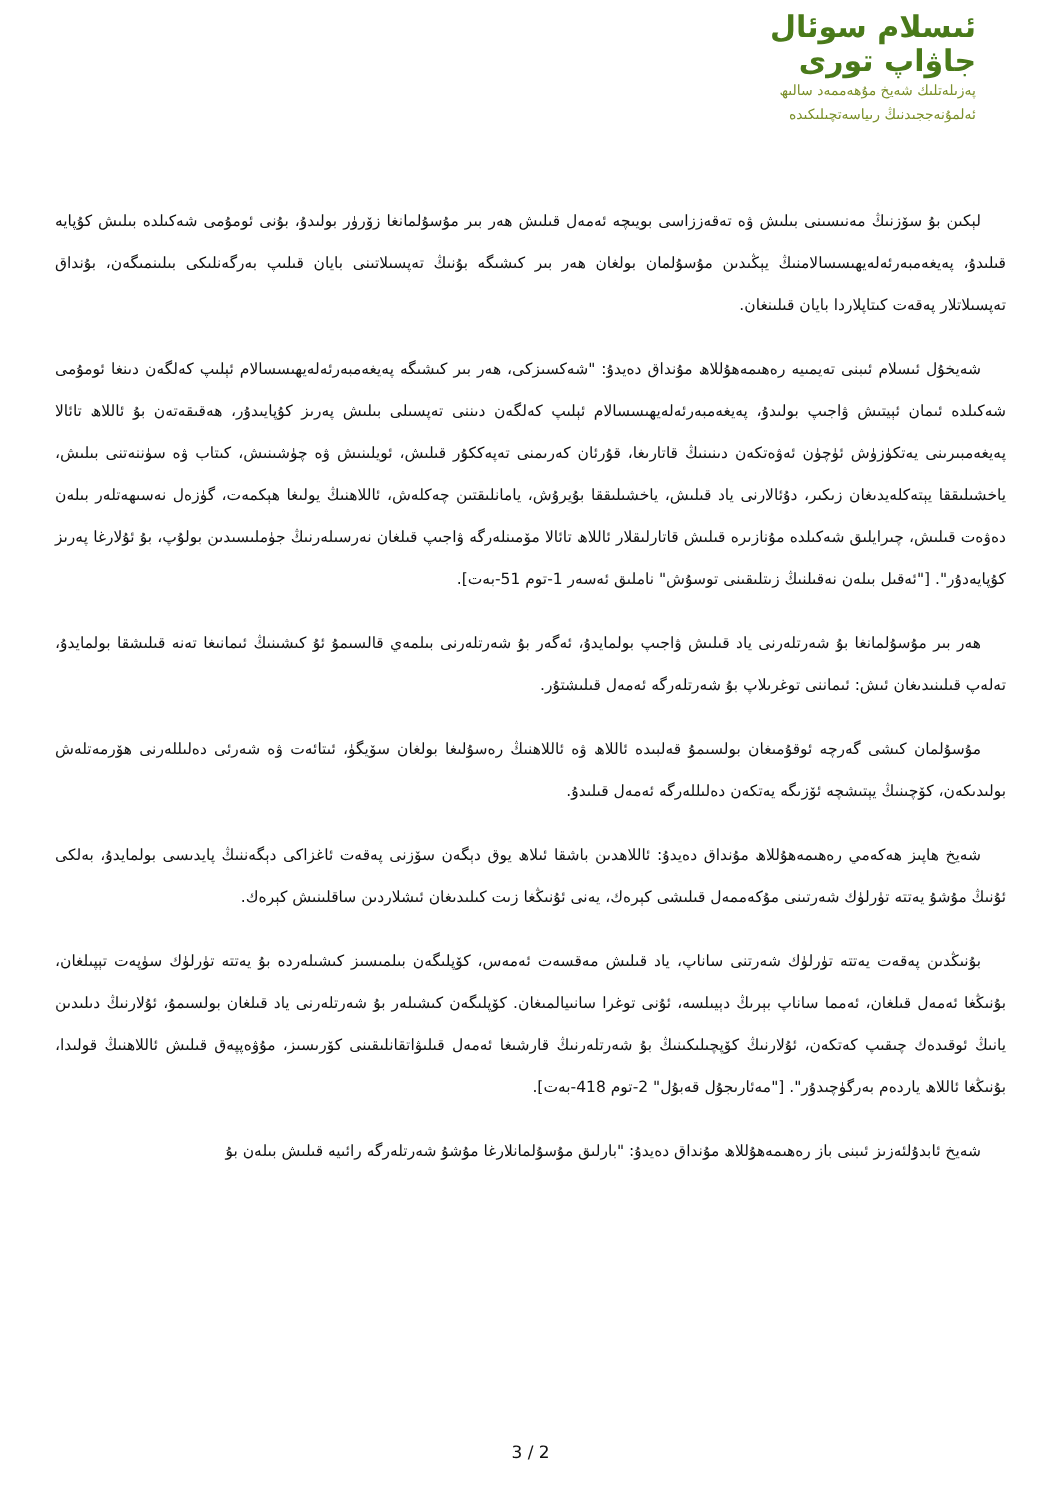ئىسلام سوئال
جاۋاپ تورى
پەزىلەتلىك شەيخ مۇھەممەد سالىھ
ئەلمۇنەججىدنىڭ رىياسەتچىلىكىدە
لېكىن بۇ سۆزنىڭ مەنىسىنى بىلىش ۋە تەقەززاسى بويىچە ئەمەل قىلىش ھەر بىر مۇسۇلمانغا زۆرۈر بولىدۇ، بۇنى ئومۇمى شەكىلدە بىلىش كۇپايە قىلىدۇ، پەيغەمبەرئەلەيھىسسالامنىڭ يېڭىدىن مۇسۇلمان بولغان ھەر بىر كىشىگە بۇنىڭ تەپسىلاتىنى بايان قىلىپ بەرگەنلىكى بىلىنمىگەن، بۇنداق تەپسىلاتلار پەقەت كىتاپلاردا بايان قىلىنغان.
شەيخۇل ئىسلام ئىبنى تەيمىيە رەھىمەھۇللاھ مۇنداق دەيدۇ: "شەكسىزكى، ھەر بىر كىشىگە پەيغەمبەرئەلەيھىسسالام ئېلىپ كەلگەن دىنغا ئومۇمى شەكىلدە ئىمان ئېيتىش ۋاجىپ بولىدۇ، پەيغەمبەرئەلەيھىسسالام ئېلىپ كەلگەن دىننى تەپسىلى بىلىش پەرىز كۇپايىدۇر، ھەقىقەتەن بۇ ئاللاھ تائالا پەيغەمبىرىنى يەتكۈزۈش ئۈچۈن ئەۋەتكەن دىنىنىڭ قاتارىغا، قۇرئان كەرىمنى تەپەككۇر قىلىش، ئويلىنىش ۋە چۈشىنىش، كىتاب ۋە سۈننەتنى بىلىش، ياخشىلىققا يېتەكلەيدىغان زىكىر، دۇئالارنى ياد قىلىش، ياخشىلىققا بۇيرۇش، يامانلىقتىن چەكلەش، ئاللاھنىڭ يولىغا ھېكمەت، گۈزەل نەسىھەتلەر بىلەن دەۋەت قىلىش، چىرايلىق شەكىلدە مۇنازىرە قىلىش قاتارلىقلار ئاللاھ تائالا مۆمىنلەرگە ۋاجىپ قىلغان نەرسىلەرنىڭ جۈملىسىدىن بولۇپ، بۇ ئۇلارغا پەرىز كۇپايەدۇر". ["ئەقىل بىلەن نەقىلنىڭ زىتلىقىنى توسۇش" ناملىق ئەسەر 1-توم 51-بەت].
ھەر بىر مۇسۇلمانغا بۇ شەرتلەرنى ياد قىلىش ۋاجىپ بولمايدۇ، ئەگەر بۇ شەرتلەرنى بىلمەي قالسىمۇ ئۇ كىشىنىڭ ئىمانىغا تەنە قىلىشقا بولمايدۇ، تەلەپ قىلىنىدىغان ئىش: ئىماننى توغرىلاپ بۇ شەرتلەرگە ئەمەل قىلىشتۇر.
مۇسۇلمان كىشى گەرچە ئوقۇمىغان بولسىمۇ قەلبىدە ئاللاھ ۋە ئاللاھنىڭ رەسۇلىغا بولغان سۆيگۈ، ئىتائەت ۋە شەرئى دەلىللەرنى ھۆرمەتلەش بولىدىكەن، كۆچىنىڭ يېتىشچە ئۆزىگە يەتكەن دەلىللەرگە ئەمەل قىلىدۇ.
شەيخ ھاپىز ھەكەمي رەھىمەھۇللاھ مۇنداق دەيدۇ: ئاللاھدىن باشقا ئىلاھ يوق دېگەن سۆزنى پەقەت ئاغزاكى دېگەننىڭ پايدىسى بولمايدۇ، بەلكى ئۇنىڭ مۇشۇ يەتتە تۈرلۈك شەرتىنى مۇكەممەل قىلىشى كېرەك، يەنى ئۇنىڭغا زىت كىلىدىغان ئىشلاردىن ساقلىنىش كېرەك.
بۇنىڭدىن پەقەت يەتتە تۈرلۈك شەرتنى ساناپ، ياد قىلىش مەقسەت ئەمەس، كۆپلىگەن بىلمىسىز كىشىلەردە بۇ يەتتە تۈرلۈك سۈپەت تېپىلغان، بۇنىڭغا ئەمەل قىلغان، ئەمما ساناپ بېرىڭ دېيىلسە، ئۇنى توغرا سانىيالمىغان. كۆپلىگەن كىشىلەر بۇ شەرتلەرنى ياد قىلغان بولسىمۇ، ئۇلارنىڭ دىلىدىن يانىڭ ئوقىدەك چىقىپ كەتكەن، ئۇلارنىڭ كۆپچىلىكىنىڭ بۇ شەرتلەرنىڭ قارشىغا ئەمەل قىلىۋاتقانلىقىنى كۆرىسىز، مۇۋەپپەق قىلىش ئاللاھنىڭ قولىدا، بۇنىڭغا ئاللاھ ياردەم بەرگۈچىدۇر". ["مەئارىجۇل قەبۇل" 2-توم 418-بەت].
شەيخ ئابدۇلئەزىز ئىبنى باز رەھىمەھۇللاھ مۇنداق دەيدۇ: "بارلىق مۇسۇلمانلارغا مۇشۇ شەرتلەرگە رائىيە قىلىش بىلەن بۇ
3 / 2